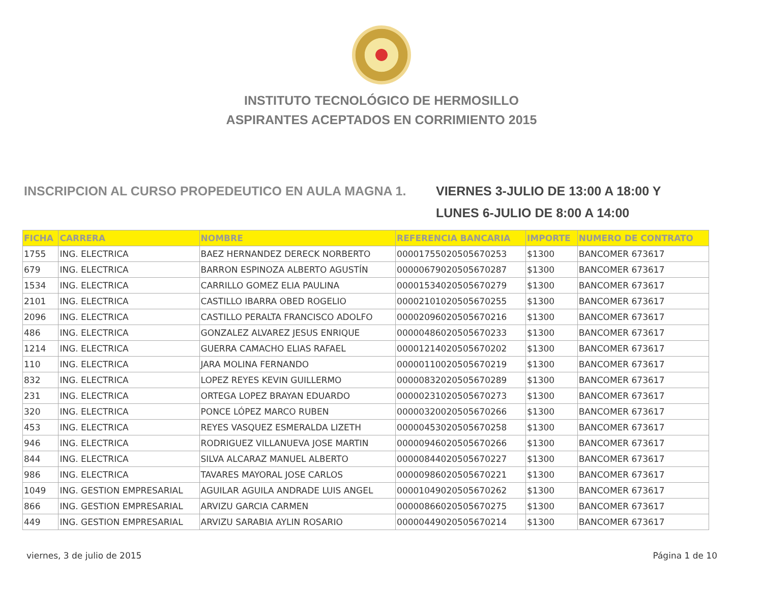INSTITUTO TECNOLÓGICO DE HERMOSILLO
ASPIRANTES ACEPTADOS EN CORRIMIENTO 2015
INSCRIPCION AL CURSO PROPEDEUTICO EN AULA MAGNA 1. VIERNES 3-JULIO DE 13:00 A 18:00 Y
LUNES 6-JULIO DE 8:00 A 14:00
| FICHA | CARRERA | NOMBRE | REFERENCIA BANCARIA | IMPORTE | NUMERO DE CONTRATO |
| --- | --- | --- | --- | --- | --- |
| 1755 | ING. ELECTRICA | BAEZ HERNANDEZ DERECK NORBERTO | 00001755020505670253 | $1300 | BANCOMER 673617 |
| 679 | ING. ELECTRICA | BARRON ESPINOZA ALBERTO AGUSTÍN | 00000679020505670287 | $1300 | BANCOMER 673617 |
| 1534 | ING. ELECTRICA | CARRILLO GOMEZ ELIA PAULINA | 00001534020505670279 | $1300 | BANCOMER 673617 |
| 2101 | ING. ELECTRICA | CASTILLO IBARRA OBED ROGELIO | 00002101020505670255 | $1300 | BANCOMER 673617 |
| 2096 | ING. ELECTRICA | CASTILLO PERALTA FRANCISCO ADOLFO | 00002096020505670216 | $1300 | BANCOMER 673617 |
| 486 | ING. ELECTRICA | GONZALEZ ALVAREZ JESUS ENRIQUE | 00000486020505670233 | $1300 | BANCOMER 673617 |
| 1214 | ING. ELECTRICA | GUERRA CAMACHO ELIAS RAFAEL | 00001214020505670202 | $1300 | BANCOMER 673617 |
| 110 | ING. ELECTRICA | JARA MOLINA FERNANDO | 00000110020505670219 | $1300 | BANCOMER 673617 |
| 832 | ING. ELECTRICA | LOPEZ REYES KEVIN GUILLERMO | 00000832020505670289 | $1300 | BANCOMER 673617 |
| 231 | ING. ELECTRICA | ORTEGA LOPEZ BRAYAN EDUARDO | 00000231020505670273 | $1300 | BANCOMER 673617 |
| 320 | ING. ELECTRICA | PONCE LÓPEZ MARCO RUBEN | 00000320020505670266 | $1300 | BANCOMER 673617 |
| 453 | ING. ELECTRICA | REYES VASQUEZ ESMERALDA LIZETH | 00000453020505670258 | $1300 | BANCOMER 673617 |
| 946 | ING. ELECTRICA | RODRIGUEZ VILLANUEVA JOSE MARTIN | 00000946020505670266 | $1300 | BANCOMER 673617 |
| 844 | ING. ELECTRICA | SILVA ALCARAZ MANUEL ALBERTO | 00000844020505670227 | $1300 | BANCOMER 673617 |
| 986 | ING. ELECTRICA | TAVARES MAYORAL JOSE CARLOS | 00000986020505670221 | $1300 | BANCOMER 673617 |
| 1049 | ING. GESTION EMPRESARIAL | AGUILAR AGUILA ANDRADE LUIS ANGEL | 00001049020505670262 | $1300 | BANCOMER 673617 |
| 866 | ING. GESTION EMPRESARIAL | ARVIZU GARCIA CARMEN | 00000866020505670275 | $1300 | BANCOMER 673617 |
| 449 | ING. GESTION EMPRESARIAL | ARVIZU SARABIA AYLIN ROSARIO | 00000449020505670214 | $1300 | BANCOMER 673617 |
viernes, 3 de julio de 2015 Página 1 de 10